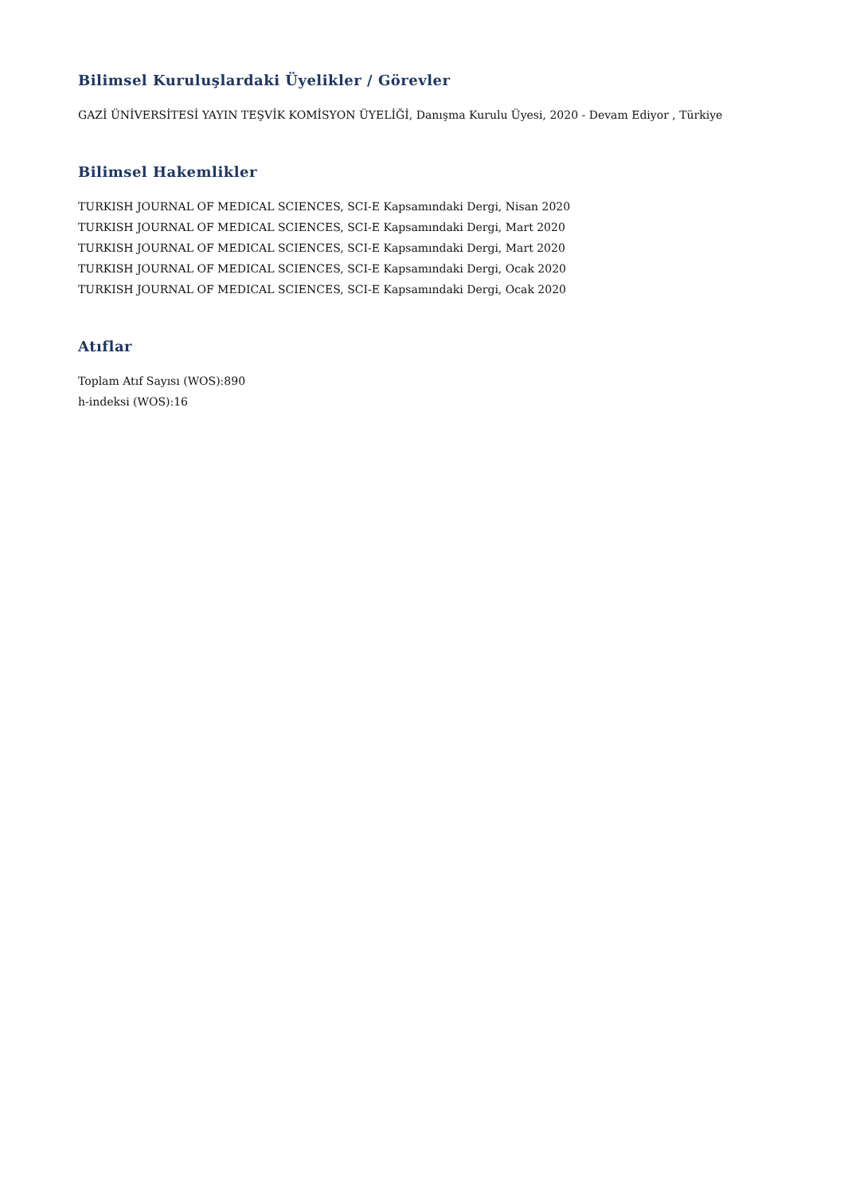Bilimsel Kuruluşlardaki Üyelikler / Görevler
GAZİ ÜNİVERSİTESİ YAYIN TEŞVİK KOMİSYON ÜYELİĞİ, Danışma Kurulu Üyesi, 2020 - Devam Ediyor , Türkiye
Bilimsel Hakemlikler
TURKISH JOURNAL OF MEDICAL SCIENCES, SCI-E Kapsamındaki Dergi, Nisan 2020
TURKISH JOURNAL OF MEDICAL SCIENCES, SCI-E Kapsamındaki Dergi, Mart 2020
TURKISH JOURNAL OF MEDICAL SCIENCES, SCI-E Kapsamındaki Dergi, Mart 2020
TURKISH JOURNAL OF MEDICAL SCIENCES, SCI-E Kapsamındaki Dergi, Ocak 2020
TURKISH JOURNAL OF MEDICAL SCIENCES, SCI-E Kapsamındaki Dergi, Ocak 2020
Atıflar
Toplam Atıf Sayısı (WOS):890
h-indeksi (WOS):16